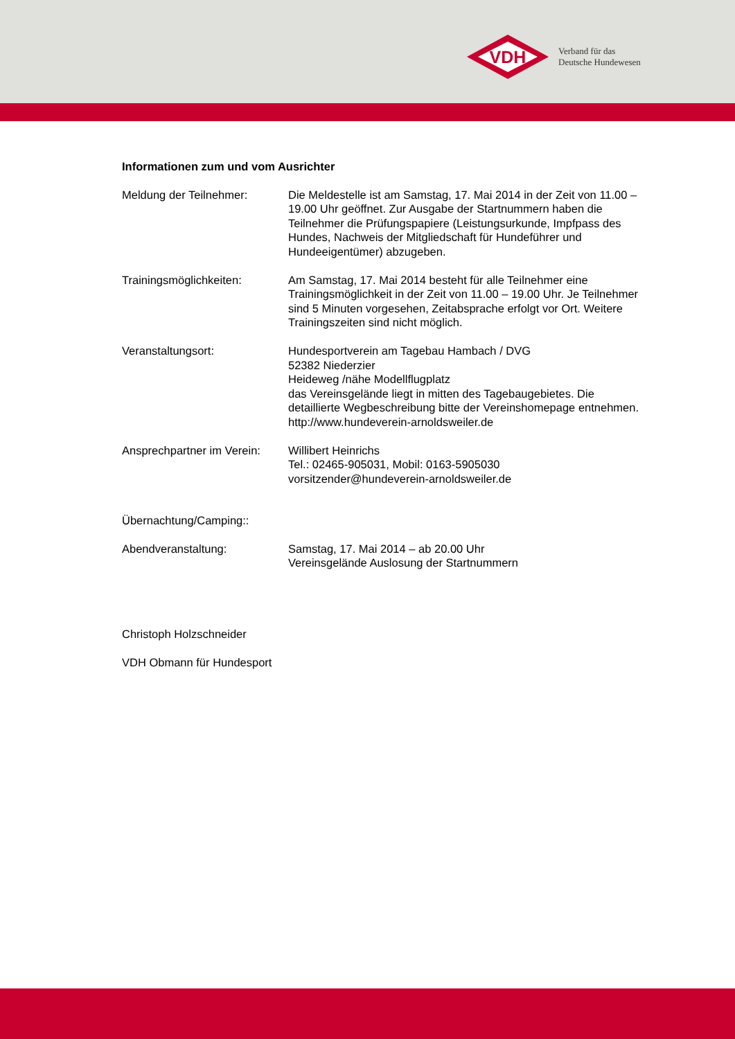VDH
Verband für das
Deutsche Hundewesen
Informationen zum und vom Ausrichter
Meldung der Teilnehmer: Die Meldestelle ist am Samstag, 17. Mai 2014 in der Zeit von 11.00 – 19.00 Uhr geöffnet. Zur Ausgabe der Startnummern haben die Teilnehmer die Prüfungspapiere (Leistungsurkunde, Impfpass des Hundes, Nachweis der Mitgliedschaft für Hundeführer und Hundeeigentümer) abzugeben.
Trainingsmöglichkeiten: Am Samstag, 17. Mai 2014 besteht für alle Teilnehmer eine Trainingsmöglichkeit in der Zeit von 11.00 – 19.00 Uhr. Je Teilnehmer sind 5 Minuten vorgesehen, Zeitabsprache erfolgt vor Ort. Weitere Trainingszeiten sind nicht möglich.
Veranstaltungsort: Hundesportverein am Tagebau Hambach / DVG
52382 Niederzier
Heideweg /nähe Modellflugplatz
das Vereinsgelände liegt in mitten des Tagebaugebietes. Die detaillierte Wegbeschreibung bitte der Vereinshomepage entnehmen.
http://www.hundeverein-arnoldsweiler.de
Ansprechpartner im Verein:
Willibert Heinrichs
Tel.: 02465-905031, Mobil: 0163-5905030
vorsitzender@hundeverein-arnoldsweiler.de
Übernachtung/Camping::
Abendveranstaltung: Samstag, 17. Mai 2014 – ab 20.00 Uhr
Vereinsgelände Auslosung der Startnummern
Christoph Holzschneider
VDH Obmann für Hundesport